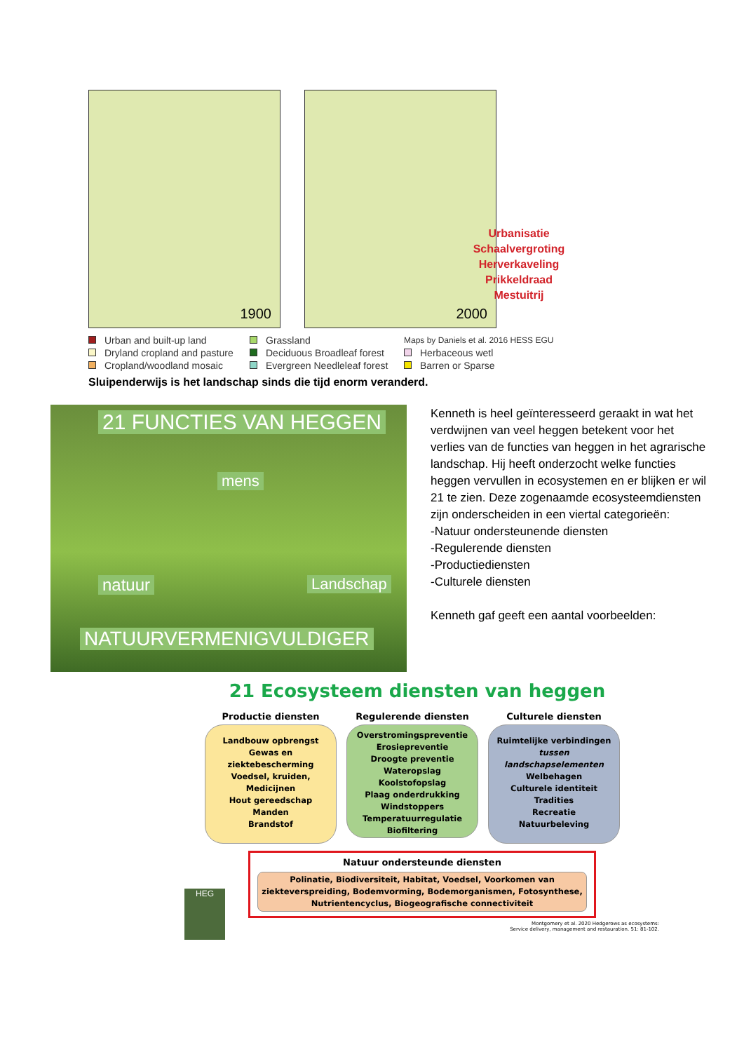1900 2000
Urban and built-up land
Grassland
Maps by Daniels et al. 2016 HESS EGU
Dryland cropland and pasture
Deciduous Broadleaf forest
Herbaceous wetl
Cropland/woodland mosaic
Evergreen Needleleaf forest
Barren or Sparse
Sluipenderwijs is het landschap sinds die tijd enorm veranderd.
Urbanisatie
Schaalvergroting
Herverkaveling
Prikkeldraad
Mestuitrij
21 FUNCTIES VAN HEGGEN
mens
natuur Landschap
NATUURVERMENIGVULDIGER
Kenneth is heel geïnteresseerd geraakt in wat het verdwijnen van veel heggen betekent voor het verlies van de functies van heggen in het agrarische landschap. Hij heeft onderzocht welke functies heggen vervullen in ecosystemen en er blijken er wil 21 te zien. Deze zogenaamde ecosysteemdiensten zijn onderscheiden in een viertal categorieën:
-Natuur ondersteunende diensten
-Regulerende diensten
-Productiediensten
-Culturele diensten
Kenneth gaf geeft een aantal voorbeelden:
21 Ecosysteem diensten van heggen
Productie diensten
Landbouw opbrengst
Gewas en ziektebescherming
Voedsel, kruiden, Medicijnen
Hout gereedschap
Manden
Brandstof
Regulerende diensten
Overstromingspreventie
Erosiepreventie
Droogte preventie
Wateropslag
Koolstofopslag
Plaag onderdrukking
Windstoppers
Temperatuurregulatie
Biofiltering
Culturele diensten
Ruimtelijke verbindingen tussen landschapselementen
Welbehagen
Culturele identiteit
Tradities
Recreatie
Natuurbeleving
Natuur ondersteunde diensten
Polinatie, Biodiversiteit, Habitat, Voedsel, Voorkomen van ziekteverspreiding, Bodemvorming, Bodemorganismen, Fotosynthese, Nutrientencyclus, Biogeografische connectiviteit
Montgomery et al. 2020 Hedgerows as ecosystems:
Service delivery, management and restauration. 51: 81-102.
HEG